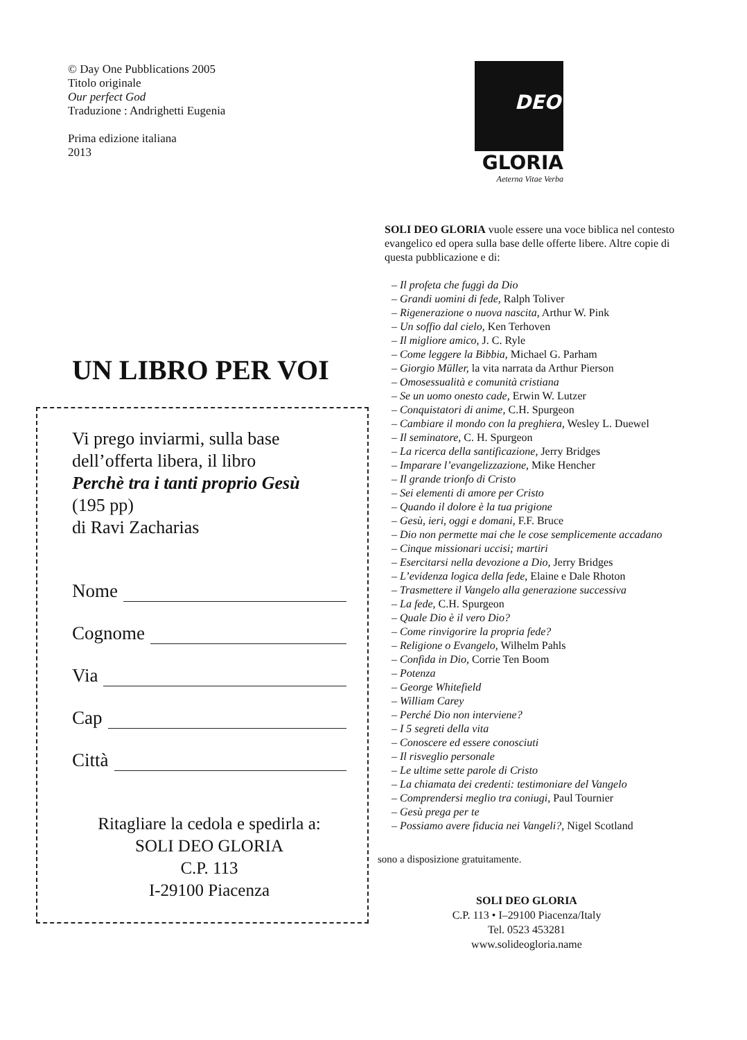© Day One Pubblications 2005
Titolo originale
Our perfect God
Traduzione : Andrighetti Eugenia
Prima edizione italiana
2013
UN LIBRO PER VOI
Vi prego inviarmi, sulla base
dell’offerta libera, il libro
Perchè tra i tanti proprio Gesù
(195 pp)
di Ravi Zacharias
Nome
Cognome
Via
Cap
Città
Ritagliare la cedola e spedirla a:
SOLI DEO GLORIA
C.P. 113
I-29100 Piacenza
DEO
GLORIA
Aeterna Vitae Verba
SOLI DEO GLORIA vuole essere una voce biblica nel contesto evangelico ed opera sulla base delle offerte libere. Altre copie di questa pubblicazione e di:
– Il profeta che fuggì da Dio
– Grandi uomini di fede, Ralph Toliver
– Rigenerazione o nuova nascita, Arthur W. Pink
– Un soffio dal cielo, Ken Terhoven
– Il migliore amico, J. C. Ryle
– Come leggere la Bibbia, Michael G. Parham
– Giorgio Müller, la vita narrata da Arthur Pierson
– Omosessualità e comunità cristiana
– Se un uomo onesto cade, Erwin W. Lutzer
– Conquistatori di anime, C.H. Spurgeon
– Cambiare il mondo con la preghiera, Wesley L. Duewel
– Il seminatore, C. H. Spurgeon
– La ricerca della santificazione, Jerry Bridges
– Imparare l’evangelizzazione, Mike Hencher
– Il grande trionfo di Cristo
– Sei elementi di amore per Cristo
– Quando il dolore è la tua prigione
– Gesù, ieri, oggi e domani, F.F. Bruce
– Dio non permette mai che le cose semplicemente accadano
– Cinque missionari uccisi; martiri
– Esercitarsi nella devozione a Dio, Jerry Bridges
– L’evidenza logica della fede, Elaine e Dale Rhoton
– Trasmettere il Vangelo alla generazione successiva
– La fede, C.H. Spurgeon
– Quale Dio è il vero Dio?
– Come rinvigorire la propria fede?
– Religione o Evangelo, Wilhelm Pahls
– Confida in Dio, Corrie Ten Boom
– Potenza
– George Whitefield
– William Carey
– Perché Dio non interviene?
– I 5 segreti della vita
– Conoscere ed essere conosciuti
– Il risveglio personale
– Le ultime sette parole di Cristo
– La chiamata dei credenti: testimoniare del Vangelo
– Comprendersi meglio tra coniugi, Paul Tournier
– Gesù prega per te
– Possiamo avere fiducia nei Vangeli?, Nigel Scotland
sono a disposizione gratuitamente.
SOLI DEO GLORIA
C.P. 113 • I–29100 Piacenza/Italy
Tel. 0523 453281
www.solideogloria.name